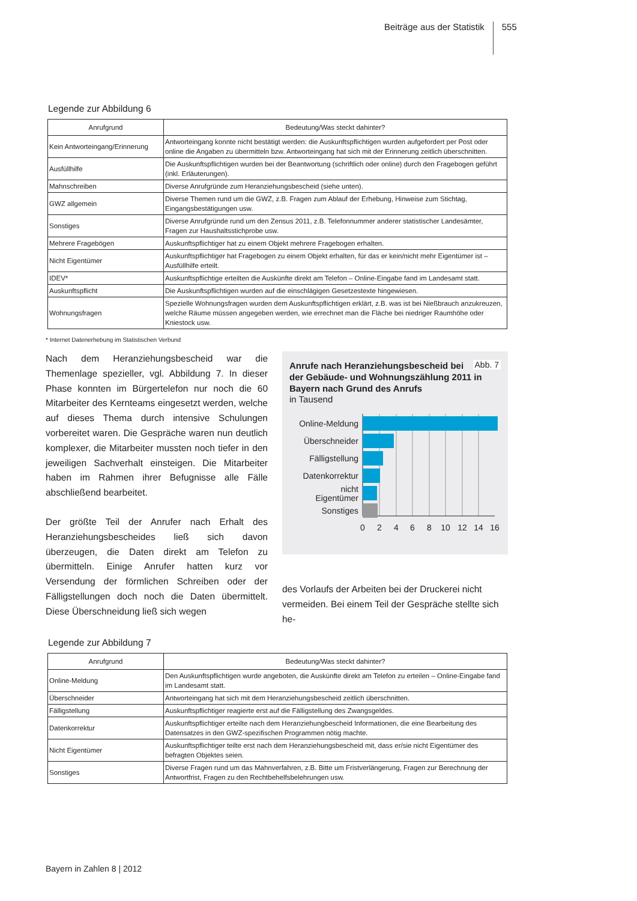Beiträge aus der Statistik
555
Legende zur Abbildung 6
| Anrufgrund | Bedeutung/Was steckt dahinter? |
| --- | --- |
| Kein Antworteingang/Erinnerung | Antworteingang konnte nicht bestätigt werden: die Auskunftspflichtigen wurden aufgefordert per Post oder online die Angaben zu übermitteln bzw. Antworteingang hat sich mit der Erinnerung zeitlich überschnitten. |
| Ausfüllhilfe | Die Auskunftspflichtigen wurden bei der Beantwortung (schriftlich oder online) durch den Fragebogen geführt (inkl. Erläuterungen). |
| Mahnschreiben | Diverse Anrufgründe zum Heranziehungsbescheid (siehe unten). |
| GWZ allgemein | Diverse Themen rund um die GWZ, z.B. Fragen zum Ablauf der Erhebung, Hinweise zum Stichtag, Eingangsbestätigungen usw. |
| Sonstiges | Diverse Anrufgründe rund um den Zensus 2011, z.B. Telefonnummer anderer statistischer Landesämter, Fragen zur Haushaltsstichprobe usw. |
| Mehrere Fragebögen | Auskunftspflichtiger hat zu einem Objekt mehrere Fragebogen erhalten. |
| Nicht Eigentümer | Auskunftspflichtiger hat Fragebogen zu einem Objekt erhalten, für das er kein/nicht mehr Eigentümer ist – Ausfüllhilfe erteilt. |
| IDEV* | Auskunftspflichtige erteilten die Auskünfte direkt am Telefon – Online-Eingabe fand im Landesamt statt. |
| Auskunftspflicht | Die Auskunftspflichtigen wurden auf die einschlägigen Gesetzestexte hingewiesen. |
| Wohnungsfragen | Spezielle Wohnungsfragen wurden dem Auskunftspflichtigen erklärt, z.B. was ist bei Nießbrauch anzukreuzen, welche Räume müssen angegeben werden, wie errechnet man die Fläche bei niedriger Raumhöhe oder Kniestock usw. |
* Internet Datenerhebung im Statistischen Verbund
Nach dem Heranziehungsbescheid war die Themenlage spezieller, vgl. Abbildung 7. In dieser Phase konnten im Bürgertelefon nur noch die 60 Mitarbeiter des Kernteams eingesetzt werden, welche auf dieses Thema durch intensive Schulungen vorbereitet waren. Die Gespräche waren nun deutlich komplexer, die Mitarbeiter mussten noch tiefer in den jeweiligen Sachverhalt einsteigen. Die Mitarbeiter haben im Rahmen ihrer Befugnisse alle Fälle abschließend bearbeitet.
Der größte Teil der Anrufer nach Erhalt des Heranziehungsbescheides ließ sich davon überzeugen, die Daten direkt am Telefon zu übermitteln. Einige Anrufer hatten kurz vor Versendung der förmlichen Schreiben oder der Fälligstellungen doch noch die Daten übermittelt. Diese Überschneidung ließ sich wegen
Abb. 7
Anrufe nach Heranziehungsbescheid bei der Gebäude- und Wohnungszählung 2011 in Bayern nach Grund des Anrufs
in Tausend
Online-Meldung
Überschneider
Fälligstellung
Datenkorrektur
nicht
Eigentümer
Sonstiges
0
2
4
6
8
10
12
14
16
des Vorlaufs der Arbeiten bei der Druckerei nicht vermeiden. Bei einem Teil der Gespräche stellte sich he-
Legende zur Abbildung 7
| Anrufgrund | Bedeutung/Was steckt dahinter? |
| --- | --- |
| Online-Meldung | Den Auskunftspflichtigen wurde angeboten, die Auskünfte direkt am Telefon zu erteilen – Online-Eingabe fand im Landesamt statt. |
| Überschneider | Antworteingang hat sich mit dem Heranziehungsbescheid zeitlich überschnitten. |
| Fälligstellung | Auskunftspflichtiger reagierte erst auf die Fälligstellung des Zwangsgeldes. |
| Datenkorrektur | Auskunftspflichtiger erteilte nach dem Heranziehungbescheid Informationen, die eine Bearbeitung des Datensatzes in den GWZ-spezifischen Programmen nötig machte. |
| Nicht Eigentümer | Auskunftspflichtiger teilte erst nach dem Heranziehungsbescheid mit, dass er/sie nicht Eigentümer des befragten Objektes seien. |
| Sonstiges | Diverse Fragen rund um das Mahnverfahren, z.B. Bitte um Fristverlängerung, Fragen zur Berechnung der Antwortfrist, Fragen zu den Rechtbehelfsbelehrungen usw. |
Bayern in Zahlen 8 | 2012